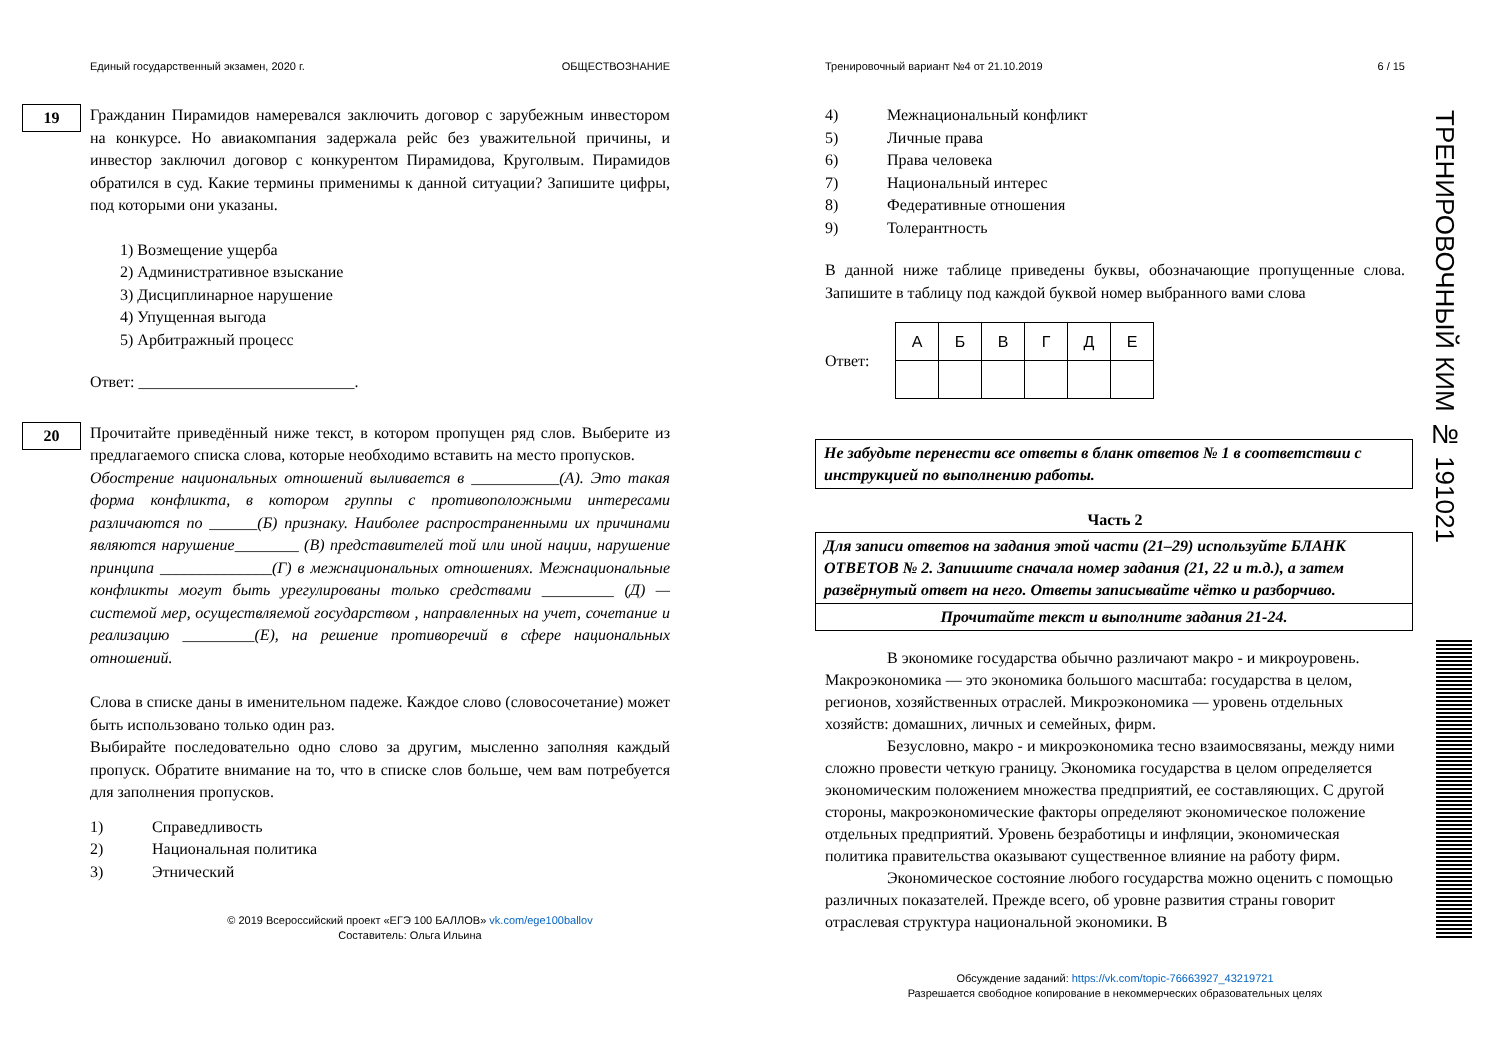ТРЕНИРОВОЧНЫЙ КИМ № 191021
Единый государственный экзамен, 2020 г. ОБЩЕСТВОЗНАНИЕ
19
Гражданин Пирамидов намеревался заключить договор с зарубежным инвестором на конкурсе. Но авиакомпания задержала рейс без уважительной причины, и инвестор заключил договор с конкурентом Пирамидова, Круголвым. Пирамидов обратился в суд. Какие термины применимы к данной ситуации? Запишите цифры, под которыми они указаны.
1) Возмещение ущерба
2) Административное взыскание
3) Дисциплинарное нарушение
4) Упущенная выгода
5) Арбитражный процесс
Ответ: ___________________________.
20
Прочитайте приведённый ниже текст, в котором пропущен ряд слов. Выберите из предлагаемого списка слова, которые необходимо вставить на место пропусков.
Обострение национальных отношений выливается в ___________(А). Это такая форма конфликта, в котором группы с противоположными интересами различаются по ______(Б) признаку. Наиболее распространенными их причинами являются нарушение________ (В) представителей той или иной нации, нарушение принципа ______________(Г) в межнациональных отношениях. Межнациональные конфликты могут быть урегулированы только средствами _________ (Д) — системой мер, осуществляемой государством , направленных на учет, сочетание и реализацию _________(Е), на решение противоречий в сфере национальных отношений.
Слова в списке даны в именительном падеже. Каждое слово (словосочетание) может быть использовано только один раз.
Выбирайте последовательно одно слово за другим, мысленно заполняя каждый пропуск. Обратите внимание на то, что в списке слов больше, чем вам потребуется для заполнения пропусков.
1) Справедливость
2) Национальная политика
3) Этнический
© 2019 Всероссийский проект «ЕГЭ 100 БАЛЛОВ» vk.com/ege100ballov
Составитель: Ольга Ильина
Тренировочный вариант №4 от 21.10.2019 6 / 15
4) Межнациональный конфликт
5) Личные права
6) Права человека
7) Национальный интерес
8) Федеративные отношения
9) Толерантность
В данной ниже таблице приведены буквы, обозначающие пропущенные слова. Запишите в таблицу под каждой буквой номер выбранного вами слова
Ответ:
| А | Б | В | Г | Д | Е |
Не забудьте перенести все ответы в бланк ответов № 1 в соответствии с инструкцией по выполнению работы.
Часть 2
Для записи ответов на задания этой части (21–29) используйте БЛАНК ОТВЕТОВ № 2. Запишите сначала номер задания (21, 22 и т.д.), а затем развёрнутый ответ на него. Ответы записывайте чётко и разборчиво.
Прочитайте текст и выполните задания 21-24.
В экономике государства обычно различают макро - и микроуровень. Макроэкономика — это экономика большого масштаба: государства в целом, регионов, хозяйственных отраслей. Микроэкономика — уровень отдельных хозяйств: домашних, личных и семейных, фирм.
Безусловно, макро - и микроэкономика тесно взаимосвязаны, между ними сложно провести четкую границу. Экономика государства в целом определяется экономическим положением множества предприятий, ее составляющих. С другой стороны, макроэкономические факторы определяют экономическое положение отдельных предприятий. Уровень безработицы и инфляции, экономическая политика правительства оказывают существенное влияние на работу фирм.
Экономическое состояние любого государства можно оценить с помощью различных показателей. Прежде всего, об уровне развития страны говорит отраслевая структура национальной экономики. В
Обсуждение заданий: https://vk.com/topic-76663927_43219721
Разрешается свободное копирование в некоммерческих образовательных целях